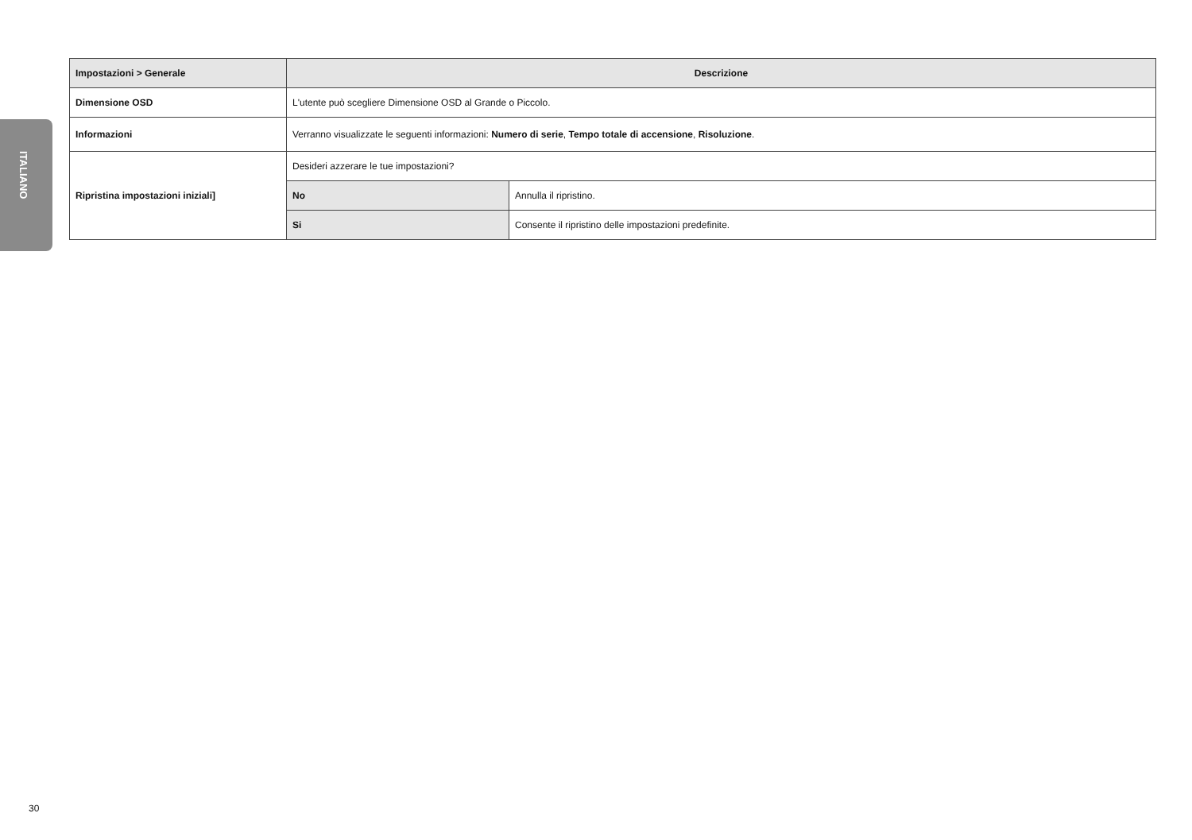ITALIANO
| Impostazioni > Generale | Descrizione | |
| --- | --- | --- |
| Dimensione OSD | L'utente può scegliere Dimensione OSD al Grande o Piccolo. | |
| Informazioni | Verranno visualizzate le seguenti informazioni: Numero di serie , Tempo totale di accensione , Risoluzione . | |
| Ripristina impostazioni iniziali] | Desideri azzerare le tue impostazioni? | |
| | No | Annulla il ripristino. |
| | Si | Consente il ripristino delle impostazioni predefinite. |
30